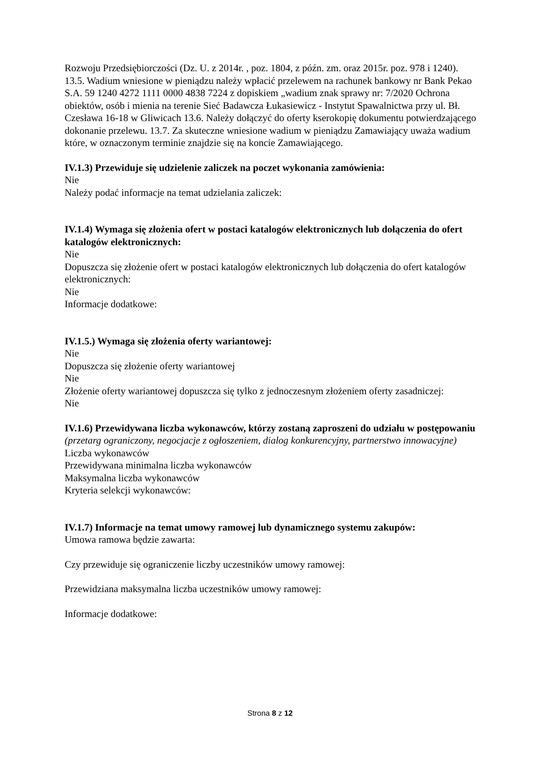Rozwoju Przedsiębiorczości (Dz. U. z 2014r. , poz. 1804, z późn. zm. oraz 2015r. poz. 978 i 1240). 13.5. Wadium wniesione w pieniądzu należy wpłacić przelewem na rachunek bankowy nr Bank Pekao S.A. 59 1240 4272 1111 0000 4838 7224 z dopiskiem „wadium znak sprawy nr: 7/2020 Ochrona obiektów, osób i mienia na terenie Sieć Badawcza Łukasiewicz - Instytut Spawalnictwa przy ul. Bł. Czesława 16-18 w Gliwicach 13.6. Należy dołączyć do oferty kserokopię dokumentu potwierdzającego dokonanie przelewu. 13.7. Za skuteczne wniesione wadium w pieniądzu Zamawiający uważa wadium które, w oznaczonym terminie znajdzie się na koncie Zamawiającego.
IV.1.3) Przewiduje się udzielenie zaliczek na poczet wykonania zamówienia:
Nie
Należy podać informacje na temat udzielania zaliczek:
IV.1.4) Wymaga się złożenia ofert w postaci katalogów elektronicznych lub dołączenia do ofert katalogów elektronicznych:
Nie
Dopuszcza się złożenie ofert w postaci katalogów elektronicznych lub dołączenia do ofert katalogów elektronicznych:
Nie
Informacje dodatkowe:
IV.1.5.) Wymaga się złożenia oferty wariantowej:
Nie
Dopuszcza się złożenie oferty wariantowej
Nie
Złożenie oferty wariantowej dopuszcza się tylko z jednoczesnym złożeniem oferty zasadniczej:
Nie
IV.1.6) Przewidywana liczba wykonawców, którzy zostaną zaproszeni do udziału w postępowaniu
(przetarg ograniczony, negocjacje z ogłoszeniem, dialog konkurencyjny, partnerstwo innowacyjne)
Liczba wykonawców
Przewidywana minimalna liczba wykonawców
Maksymalna liczba wykonawców
Kryteria selekcji wykonawców:
IV.1.7) Informacje na temat umowy ramowej lub dynamicznego systemu zakupów:
Umowa ramowa będzie zawarta:
Czy przewiduje się ograniczenie liczby uczestników umowy ramowej:
Przewidziana maksymalna liczba uczestników umowy ramowej:
Informacje dodatkowe:
Strona 8 z 12